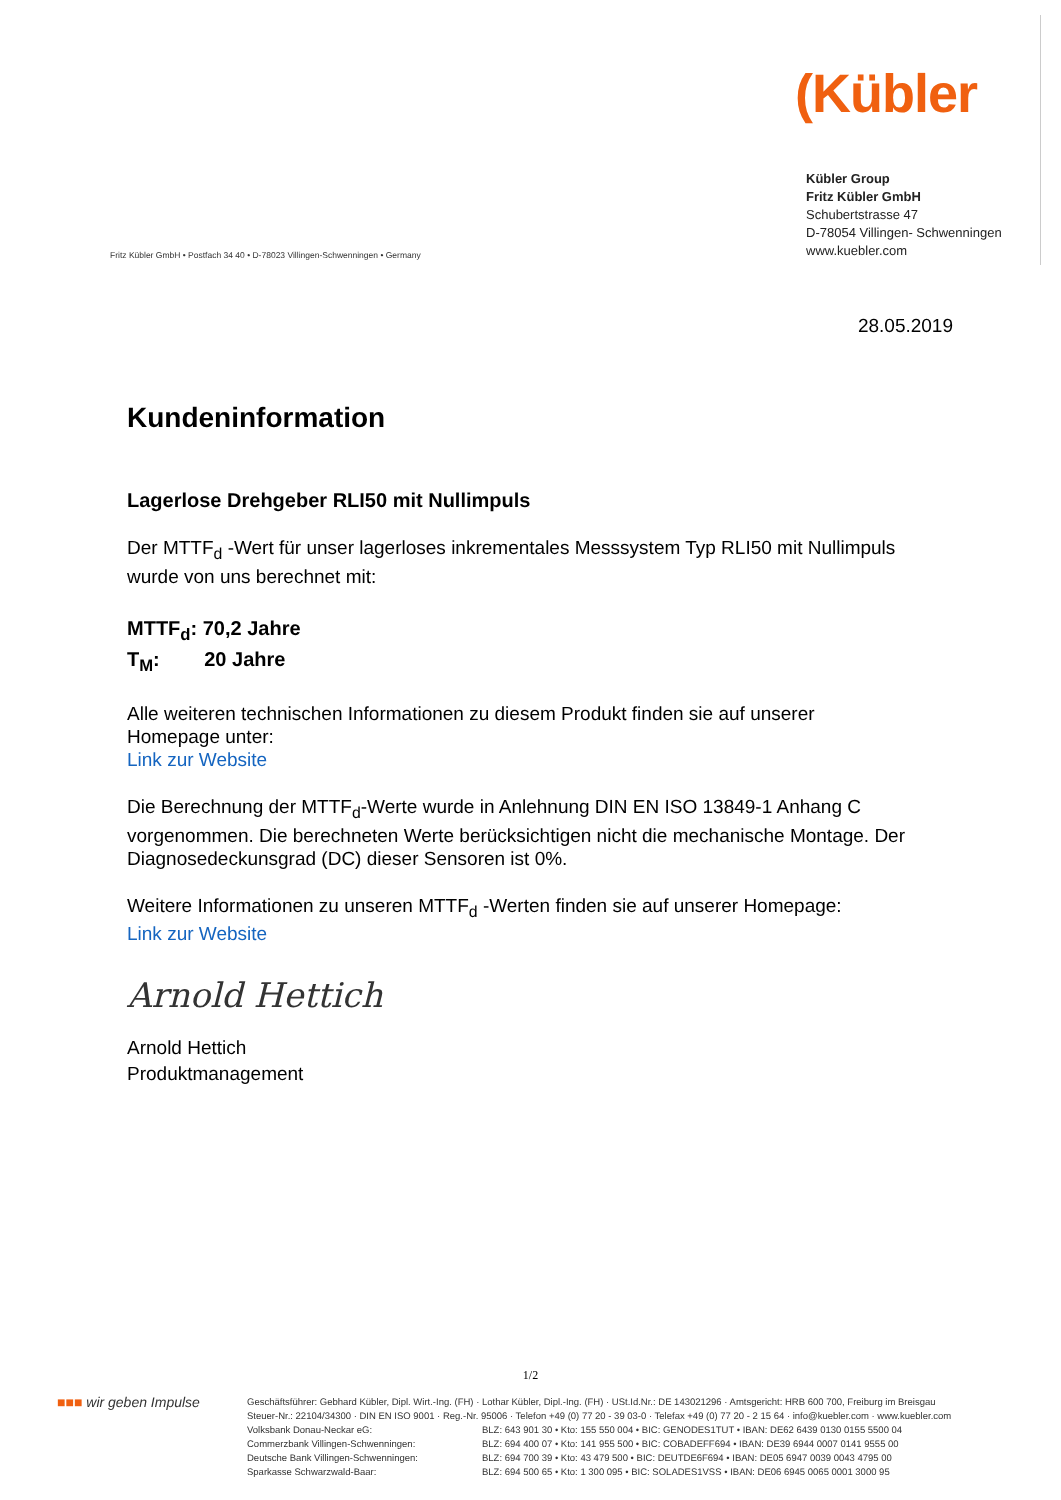(Kübler
Fritz Kübler GmbH • Postfach 34 40 • D-78023 Villingen-Schwenningen • Germany
Kübler Group
Fritz Kübler GmbH
Schubertstrasse 47
D-78054 Villingen- Schwenningen
www.kuebler.com
28.05.2019
Kundeninformation
Lagerlose Drehgeber RLI50 mit Nullimpuls
Der MTTF<sub>d</sub> -Wert für unser lagerloses inkrementales Messsystem Typ RLI50 mit Nullimpuls wurde von uns berechnet mit:
MTTF<sub>d</sub>: 70,2 Jahre
T<sub>M</sub>: 20 Jahre
Alle weiteren technischen Informationen zu diesem Produkt finden sie auf unserer Homepage unter:
Link zur Website
Die Berechnung der MTTF<sub>d</sub>-Werte wurde in Anlehnung DIN EN ISO 13849-1 Anhang C vorgenommen. Die berechneten Werte berücksichtigen nicht die mechanische Montage. Der Diagnosedeckunsgrad (DC) dieser Sensoren ist 0%.
Weitere Informationen zu unseren MTTF<sub>d</sub> -Werten finden sie auf unserer Homepage:
Link zur Website
Arnold Hettich
Arnold Hettich
Produktmanagement
1/2
■■■ wir geben Impulse
Geschäftsführer: Gebhard Kübler, Dipl. Wirt.-Ing. (FH) · Lothar Kübler, Dipl.-Ing. (FH) · USt.Id.Nr.: DE 143021296 · Amtsgericht: HRB 600 700, Freiburg im Breisgau
Steuer-Nr.: 22104/34300 · DIN EN ISO 9001 · Reg.-Nr. 95006 · Telefon +49 (0) 77 20 - 39 03-0 · Telefax +49 (0) 77 20 - 2 15 64 · info@kuebler.com · www.kuebler.com
Volksbank Donau-Neckar eG:
Commerzbank Villingen-Schwenningen:
Deutsche Bank Villingen-Schwenningen:
Sparkasse Schwarzwald-Baar:
BLZ: 643 901 30 • Kto: 155 550 004 • BIC: GENODES1TUT • IBAN: DE62 6439 0130 0155 5500 04
BLZ: 694 400 07 • Kto: 141 955 500 • BIC: COBADEFF694 • IBAN: DE39 6944 0007 0141 9555 00
BLZ: 694 700 39 • Kto: 43 479 500 • BIC: DEUTDE6F694 • IBAN: DE05 6947 0039 0043 4795 00
BLZ: 694 500 65 • Kto: 1 300 095 • BIC: SOLADES1VSS • IBAN: DE06 6945 0065 0001 3000 95